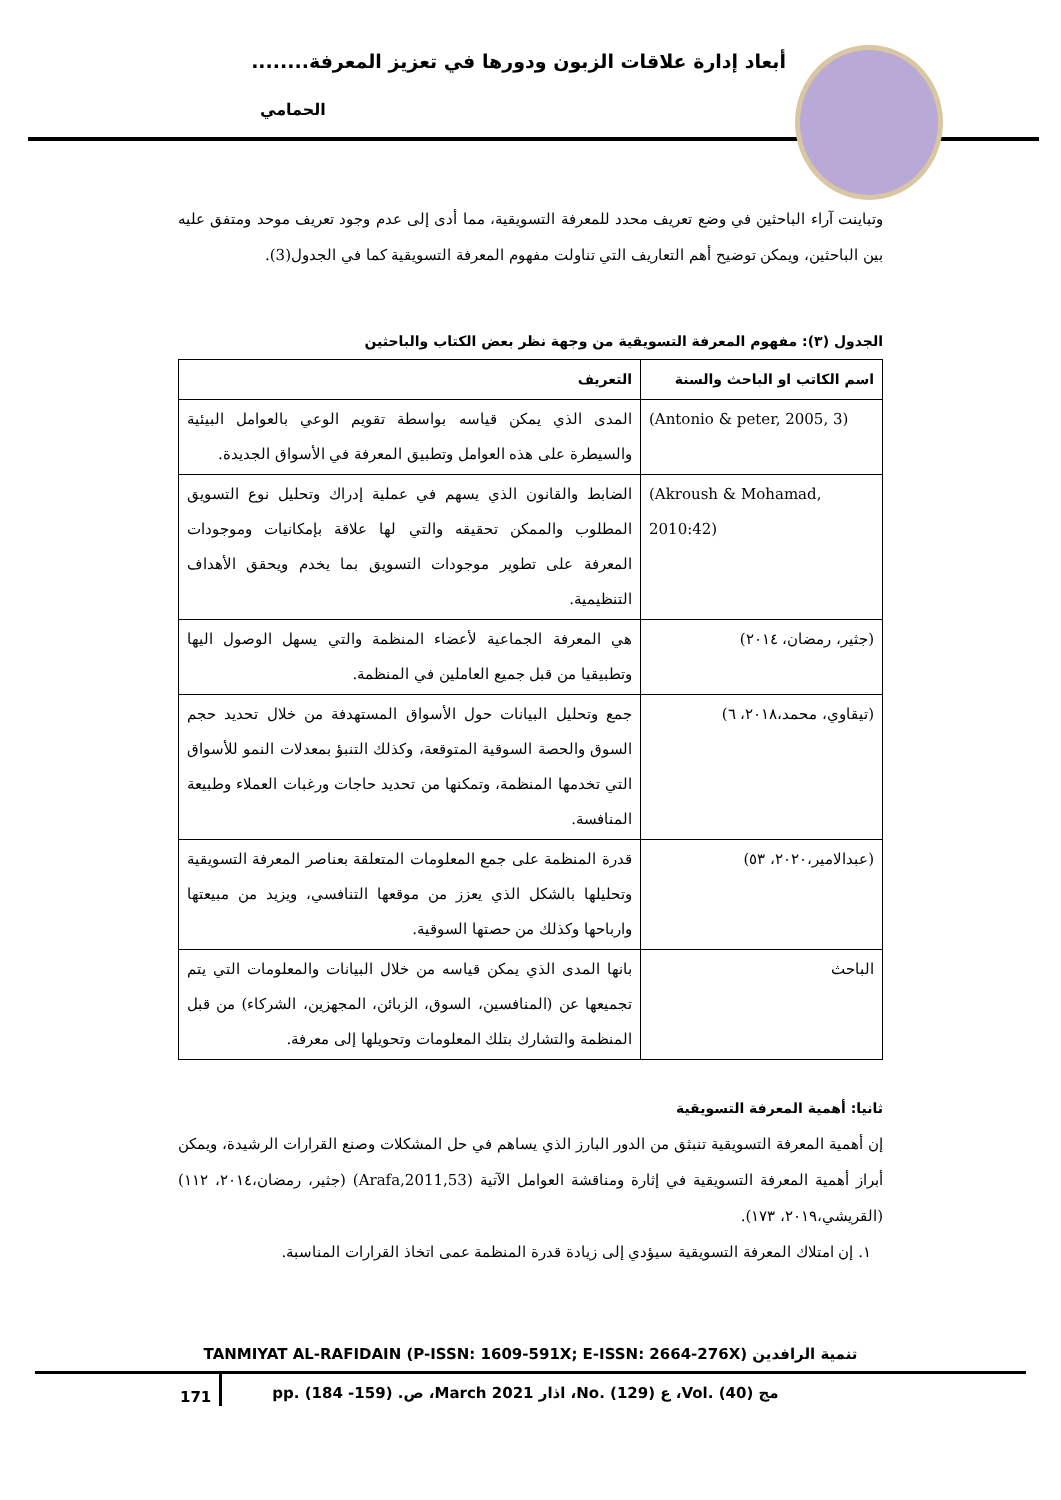أبعاد إدارة علاقات الزبون ودورها في تعزيز المعرفة........
الحمامي
وتباينت آراء الباحثين في وضع تعريف محدد للمعرفة التسويقية، مما أدى إلى عدم وجود تعريف موحد ومتفق عليه بين الباحثين، ويمكن توضيح أهم التعاريف التي تناولت مفهوم المعرفة التسويقية كما في الجدول(3).
الجدول (٣): مفهوم المعرفة التسويقية من وجهة نظر بعض الكتاب والباحثين
| اسم الكاتب او الباحث والسنة | التعريف |
| --- | --- |
| (Antonio & peter, 2005, 3) | المدى الذي يمكن قياسه بواسطة تقويم الوعي بالعوامل البيئية والسيطرة على هذه العوامل وتطبيق المعرفة في الأسواق الجديدة. |
| (Akroush & Mohamad, 2010:42) | الضابط والقانون الذي يسهم في عملية إدراك وتحليل نوع التسويق المطلوب والممكن تحقيقه والتي لها علاقة بإمكانيات وموجودات المعرفة على تطوير موجودات التسويق بما يخدم ويحقق الأهداف التنظيمية. |
| (جثير، رمضان، ٢٠١٤) | هي المعرفة الجماعية لأعضاء المنظمة والتي يسهل الوصول اليها وتطبيقيا من قبل جميع العاملين في المنظمة. |
| (تيقاوي، محمد،٢٠١٨، ٦) | جمع وتحليل البيانات حول الأسواق المستهدفة من خلال تحديد حجم السوق والحصة السوقية المتوقعة، وكذلك التنبؤ بمعدلات النمو للأسواق التي تخدمها المنظمة، وتمكنها من تحديد حاجات ورغبات العملاء وطبيعة المنافسة. |
| (عبدالامير،٢٠٢٠، ٥٣) | قدرة المنظمة على جمع المعلومات المتعلقة بعناصر المعرفة التسويقية وتحليلها بالشكل الذي يعزز من موقعها التنافسي، ويزيد من مبيعتها وارباحها وكذلك من حصتها السوقية. |
| الباحث | بانها المدى الذي يمكن قياسه من خلال البيانات والمعلومات التي يتم تجميعها عن (المنافسين، السوق، الزبائن، المجهزين، الشركاء) من قبل المنظمة والتشارك بتلك المعلومات وتحويلها إلى معرفة. |
ثانيا: أهمية المعرفة التسويقية
إن أهمية المعرفة التسويقية تنبثق من الدور البارز الذي يساهم في حل المشكلات وصنع القرارات الرشيدة، ويمكن أبراز أهمية المعرفة التسويقية في إثارة ومناقشة العوامل الآتية (Arafa,2011,53) (جثير، رمضان،٢٠١٤، ١١٢) (القريشي،٢٠١٩، ١٧٣).
١. إن امتلاك المعرفة التسويقية سيؤدي إلى زيادة قدرة المنظمة عمى اتخاذ القرارات المناسبة.
TANMIYAT AL-RAFIDAIN (P-ISSN: 1609-591X; E-ISSN: 2664-276X) تنمية الرافدين
171
pp. (184 -159) .ص ،March 2021 اذار ،No. (129) ع ،Vol. (40) مج